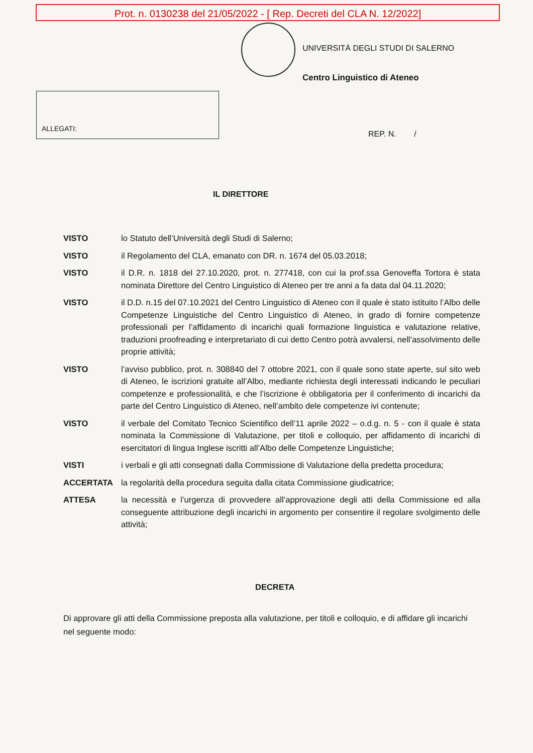Prot. n. 0130238 del 21/05/2022 - [ Rep. Decreti del CLA N. 12/2022]
UNIVERSITÀ DEGLI STUDI DI SALERNO
Centro Linguistico di Ateneo
ALLEGATI:
REP. N. /
IL DIRETTORE
| VISTO | lo Statuto dell’Università degli Studi di Salerno; |
| VISTO | il Regolamento del CLA, emanato con DR. n. 1674 del 05.03.2018; |
| VISTO | il D.R. n. 1818 del 27.10.2020, prot. n. 277418, con cui la prof.ssa Genoveffa Tortora è stata nominata Direttore del Centro Linguistico di Ateneo per tre anni a fa data dal 04.11.2020; |
| VISTO | il D.D. n.15 del 07.10.2021 del Centro Linguistico di Ateneo con il quale è stato istituito l’Albo delle Competenze Linguistiche del Centro Linguistico di Ateneo, in grado di fornire competenze professionali per l’affidamento di incarichi quali formazione linguistica e valutazione relative, traduzioni proofreading e interpretariato di cui detto Centro potrà avvalersi, nell’assolvimento delle proprie attività; |
| VISTO | l’avviso pubblico, prot. n. 308840 del 7 ottobre 2021, con il quale sono state aperte, sul sito web di Ateneo, le iscrizioni gratuite all’Albo, mediante richiesta degli interessati indicando le peculiari competenze e professionalità, e che l’iscrizione è obbligatoria per il conferimento di incarichi da parte del Centro Linguistico di Ateneo, nell’ambito dele competenze ivi contenute; |
| VISTO | il verbale del Comitato Tecnico Scientifico dell’11 aprile 2022 – o.d.g. n. 5 - con il quale è stata nominata la Commissione di Valutazione, per titoli e colloquio, per affidamento di incarichi di esercitatori di lingua Inglese iscritti all’Albo delle Competenze Linguistiche; |
| VISTI | i verbali e gli atti consegnati dalla Commissione di Valutazione della predetta procedura; |
| ACCERTATA | la regolarità della procedura seguita dalla citata Commissione giudicatrice; |
| ATTESA | la necessità e l’urgenza di provvedere all’approvazione degli atti della Commissione ed alla conseguente attribuzione degli incarichi in argomento per consentire il regolare svolgimento delle attività; |
DECRETA
Di approvare gli atti della Commissione preposta alla valutazione, per titoli e colloquio, e di affidare gli incarichi nel seguente modo: